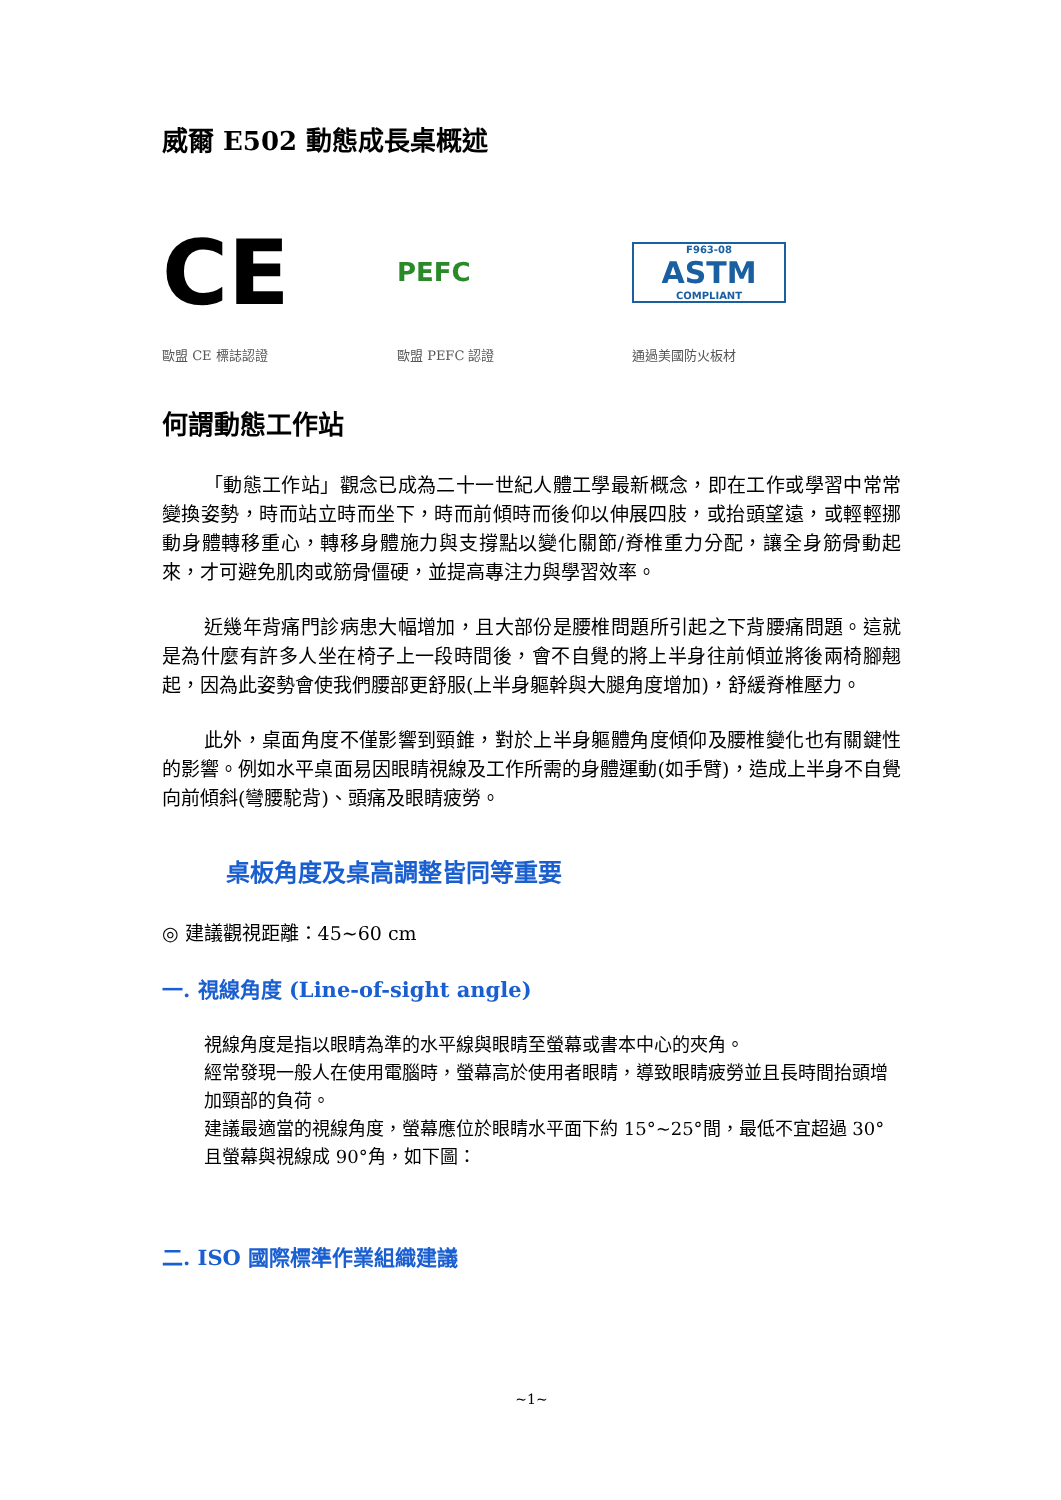威爾 E502 動態成長桌概述
CE
PEFC
F963-08
ASTM
COMPLIANT
歐盟 CE 標誌認證 歐盟 PEFC 認證 通過美國防火板材
何謂動態工作站
「動態工作站」觀念已成為二十一世紀人體工學最新概念，即在工作或學習中常常變換姿勢，時而站立時而坐下，時而前傾時而後仰以伸展四肢，或抬頭望遠，或輕輕挪動身體轉移重心，轉移身體施力與支撐點以變化關節/脊椎重力分配，讓全身筋骨動起來，才可避免肌肉或筋骨僵硬，並提高專注力與學習效率。
近幾年背痛門診病患大幅增加，且大部份是腰椎問題所引起之下背腰痛問題。這就是為什麼有許多人坐在椅子上一段時間後，會不自覺的將上半身往前傾並將後兩椅腳翹起，因為此姿勢會使我們腰部更舒服(上半身軀幹與大腿角度增加)，舒緩脊椎壓力。
此外，桌面角度不僅影響到頸錐，對於上半身軀體角度傾仰及腰椎變化也有關鍵性的影響。例如水平桌面易因眼睛視線及工作所需的身體運動(如手臂)，造成上半身不自覺向前傾斜(彎腰駝背)、頭痛及眼睛疲勞。
桌板角度及桌高調整皆同等重要
◎ 建議觀視距離：45~60 cm
一. 視線角度 (Line-of-sight angle)
視線角度是指以眼睛為準的水平線與眼睛至螢幕或書本中心的夾角。
經常發現一般人在使用電腦時，螢幕高於使用者眼睛，導致眼睛疲勞並且長時間抬頭增加頸部的負荷。
建議最適當的視線角度，螢幕應位於眼睛水平面下約 15°~25°間，最低不宜超過 30°且螢幕與視線成 90°角，如下圖：
二. ISO 國際標準作業組織建議
~1~